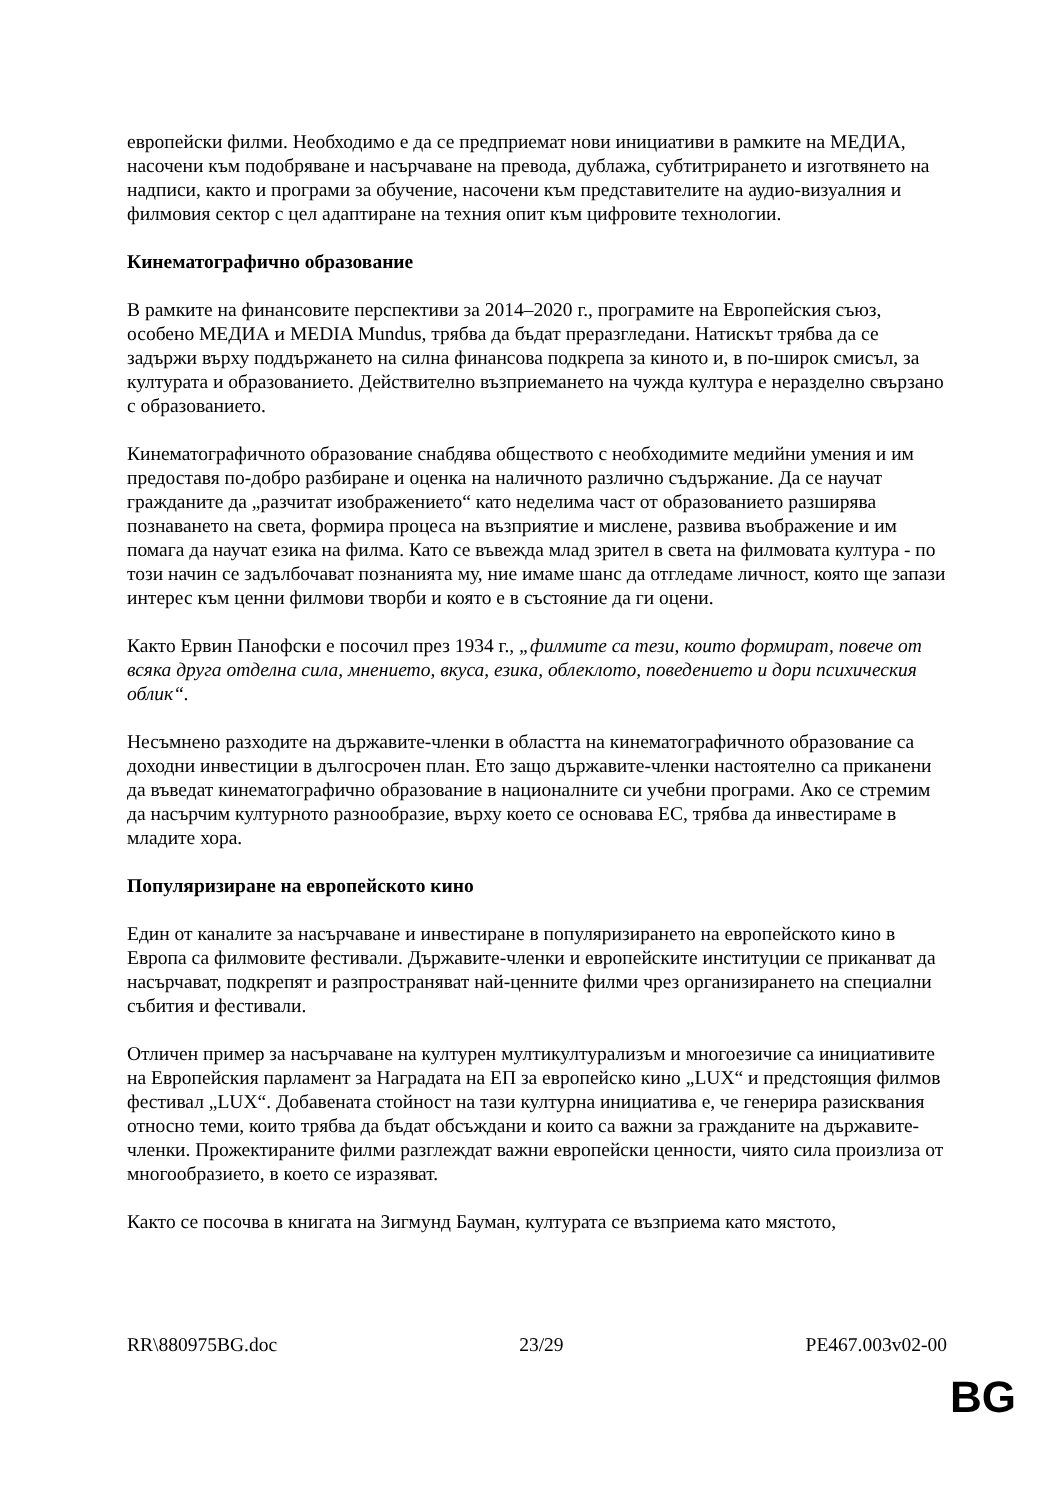европейски филми. Необходимо е да се предприемат нови инициативи в рамките на МЕДИА, насочени към подобряване и насърчаване на превода, дублажа, субтитрирането и изготвянето на надписи, както и програми за обучение, насочени към представителите на аудио-визуалния и филмовия сектор с цел адаптиране на техния опит към цифровите технологии.
Кинематографично образование
В рамките на финансовите перспективи за 2014–2020 г., програмите на Европейския съюз, особено МЕДИА и MEDIA Mundus, трябва да бъдат преразгледани. Натискът трябва да се задържи върху поддържането на силна финансова подкрепа за киното и, в по-широк смисъл, за културата и образованието. Действително възприемането на чужда култура е неразделно свързано с образованието.
Кинематографичното образование снабдява обществото с необходимите медийни умения и им предоставя по-добро разбиране и оценка на наличното различно съдържание. Да се научат гражданите да „разчитат изображението“ като неделима част от образованието разширява познаването на света, формира процеса на възприятие и мислене, развива въображение и им помага да научат езика на филма. Като се въвежда млад зрител в света на филмовата култура - по този начин се задълбочават познанията му, ние имаме шанс да отгледаме личност, която ще запази интерес към ценни филмови творби и която е в състояние да ги оцени.
Както Ервин Панофски е посочил през 1934 г., „филмите са тези, които формират, повече от всяка друга отделна сила, мнението, вкуса, езика, облеклото, поведението и дори психическия облик“.
Несъмнено разходите на държавите-членки в областта на кинематографичното образование са доходни инвестиции в дългосрочен план. Ето защо държавите-членки настоятелно са приканени да въведат кинематографично образование в националните си учебни програми. Ако се стремим да насърчим културното разнообразие, върху което се основава ЕС, трябва да инвестираме в младите хора.
Популяризиране на европейското кино
Един от каналите за насърчаване и инвестиране в популяризирането на европейското кино в Европа са филмовите фестивали. Държавите-членки и европейските институции се приканват да насърчават, подкрепят и разпространяват най-ценните филми чрез организирането на специални събития и фестивали.
Отличен пример за насърчаване на културен мултикултурализъм и многоезичие са инициативите на Европейския парламент за Наградата на ЕП за европейско кино „LUX“ и предстоящия филмов фестивал „LUX“. Добавената стойност на тази културна инициатива е, че генерира разисквания относно теми, които трябва да бъдат обсъждани и които са важни за гражданите на държавите-членки. Прожектираните филми разглеждат важни европейски ценности, чиято сила произлиза от многообразието, в което се изразяват.
Както се посочва в книгата на Зигмунд Бауман, културата се възприема като мястото,
RR\880975BG.doc 23/29 PE467.003v02-00
BG